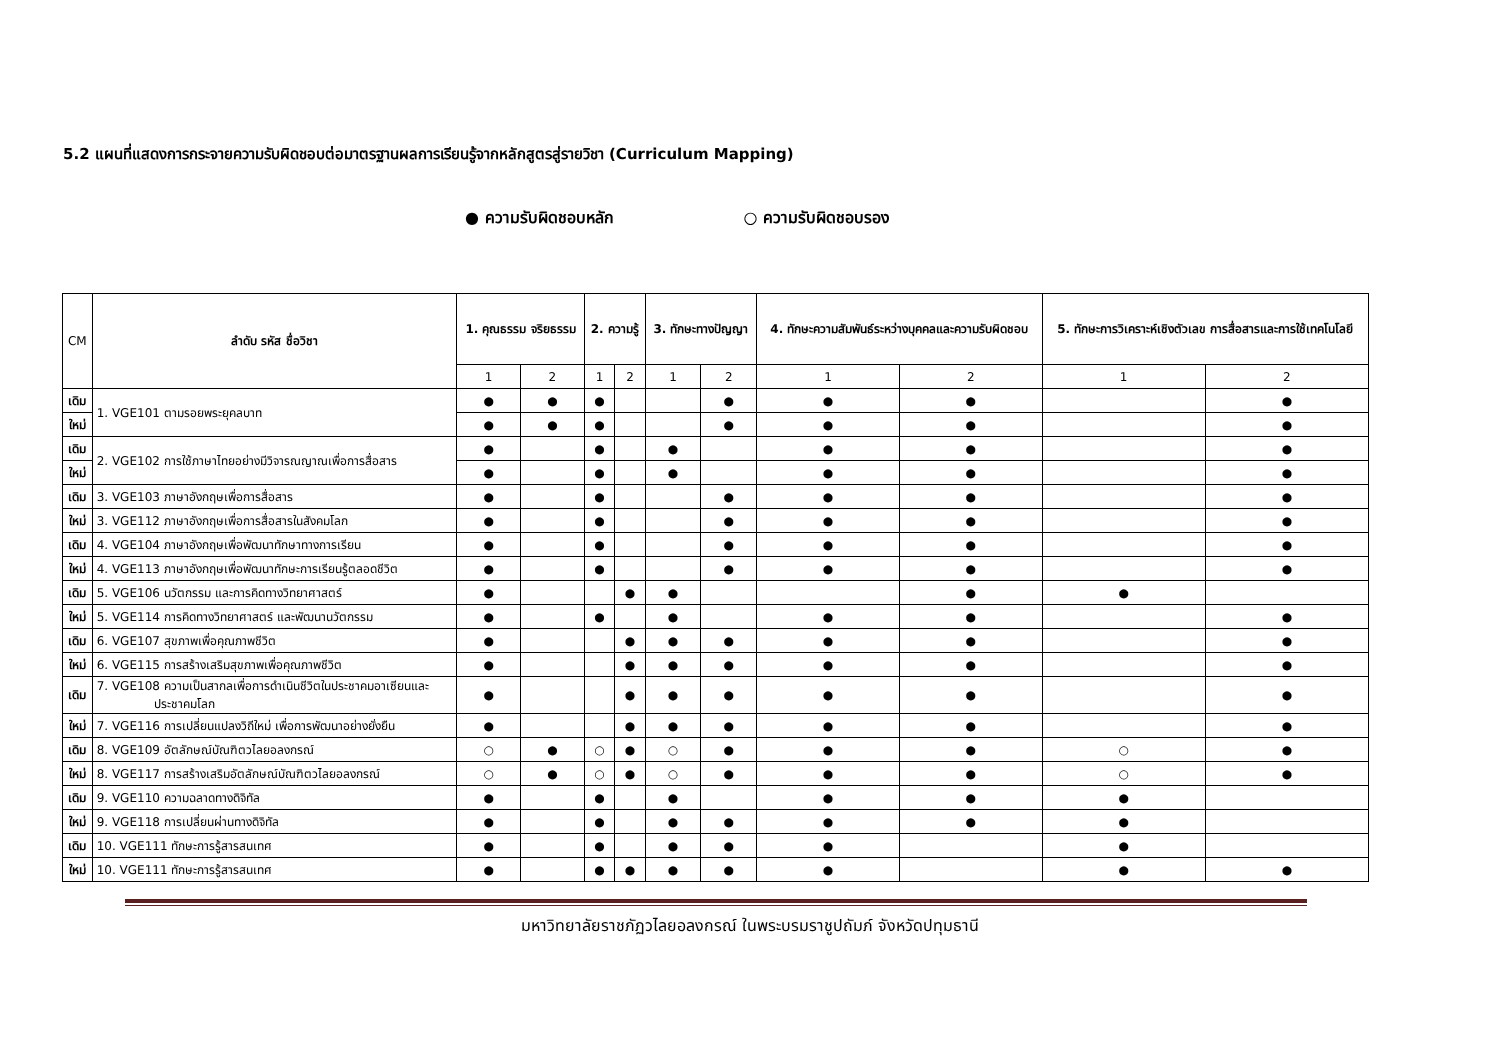5.2 แผนที่แสดงการกระจายความรับผิดชอบต่อมาตรฐานผลการเรียนรู้จากหลักสูตรสู่รายวิชา (Curriculum Mapping)
● ความรับผิดชอบหลัก ○ ความรับผิดชอบรอง
| CM | ลำดับ รหัส ชื่อวิชา | 1. คุณธรรม จริยธรรม | | 2. ความรู้ | | 3. ทักษะทางปัญญา | | 4. ทักษะความสัมพันธ์ระหว่างบุคคลและความรับผิดชอบ | | 5. ทักษะการวิเคราะห์เชิงตัวเลข การสื่อสารและการใช้เทคโนโลยี | |
| --- | --- | --- | --- | --- | --- | --- | --- | --- | --- | --- | --- |
| | | 1 | 2 | 1 | 2 | 1 | 2 | 1 | 2 | 1 | 2 |
| เดิม | 1. VGE101 ตามรอยพระยุคลบาท | ● | ● | ● | | | ● | ● | ● | | ● |
| ใหม่ | | ● | ● | ● | | | ● | ● | ● | | ● |
| เดิม | 2. VGE102 การใช้ภาษาไทยอย่างมีวิจารณญาณเพื่อการสื่อสาร | ● | | ● | | ● | | ● | ● | | ● |
| ใหม่ | | ● | | ● | | ● | | ● | ● | | ● |
| เดิม | 3. VGE103 ภาษาอังกฤษเพื่อการสื่อสาร | ● | | ● | | | ● | ● | ● | | ● |
| ใหม่ | 3. VGE112 ภาษาอังกฤษเพื่อการสื่อสารในสังคมโลก | ● | | ● | | | ● | ● | ● | | ● |
| เดิม | 4. VGE104 ภาษาอังกฤษเพื่อพัฒนาทักษาทางการเรียน | ● | | ● | | | ● | ● | ● | | ● |
| ใหม่ | 4. VGE113 ภาษาอังกฤษเพื่อพัฒนาทักษะการเรียนรู้ตลอดชีวิต | ● | | ● | | | ● | ● | ● | | ● |
| เดิม | 5. VGE106 นวัตกรรม และการคิดทางวิทยาศาสตร์ | ● | | | ● | ● | | | ● | ● | |
| ใหม่ | 5. VGE114 การคิดทางวิทยาศาสตร์ และพัฒนานวัตกรรม | ● | | ● | | ● | | ● | ● | | ● |
| เดิม | 6. VGE107 สุขภาพเพื่อคุณภาพชีวิต | ● | | | ● | ● | ● | ● | ● | | ● |
| ใหม่ | 6. VGE115 การสร้างเสริมสุขภาพเพื่อคุณภาพชีวิต | ● | | | ● | ● | ● | ● | ● | | ● |
| เดิม | 7. VGE108 ความเป็นสากลเพื่อการดำเนินชีวิตในประชาคมอาเซียนและ ประชาคมโลก | ● | | | ● | ● | ● | ● | ● | | ● |
| ใหม่ | 7. VGE116 การเปลี่ยนแปลงวิถีใหม่ เพื่อการพัฒนาอย่างยั่งยืน | ● | | | ● | ● | ● | ● | ● | | ● |
| เดิม | 8. VGE109 อัตลักษณ์บัณฑิตวไลยอลงกรณ์ | ○ | ● | ○ | ● | ○ | ● | ● | ● | ○ | ● |
| ใหม่ | 8. VGE117 การสร้างเสริมอัตลักษณ์บัณฑิตวไลยอลงกรณ์ | ○ | ● | ○ | ● | ○ | ● | ● | ● | ○ | ● |
| เดิม | 9. VGE110 ความฉลาดทางดิจิทัล | ● | | ● | | ● | | ● | ● | ● | |
| ใหม่ | 9. VGE118 การเปลี่ยนผ่านทางดิจิทัล | ● | | ● | | ● | ● | ● | ● | ● | |
| เดิม | 10. VGE111 ทักษะการรู้สารสนเทศ | ● | | ● | | ● | ● | ● | | ● | |
| ใหม่ | 10. VGE111 ทักษะการรู้สารสนเทศ | ● | | ● | ● | ● | ● | ● | | ● | ● |
มหาวิทยาลัยราชภัฏวไลยอลงกรณ์ ในพระบรมราชูปถัมภ์ จังหวัดปทุมธานี